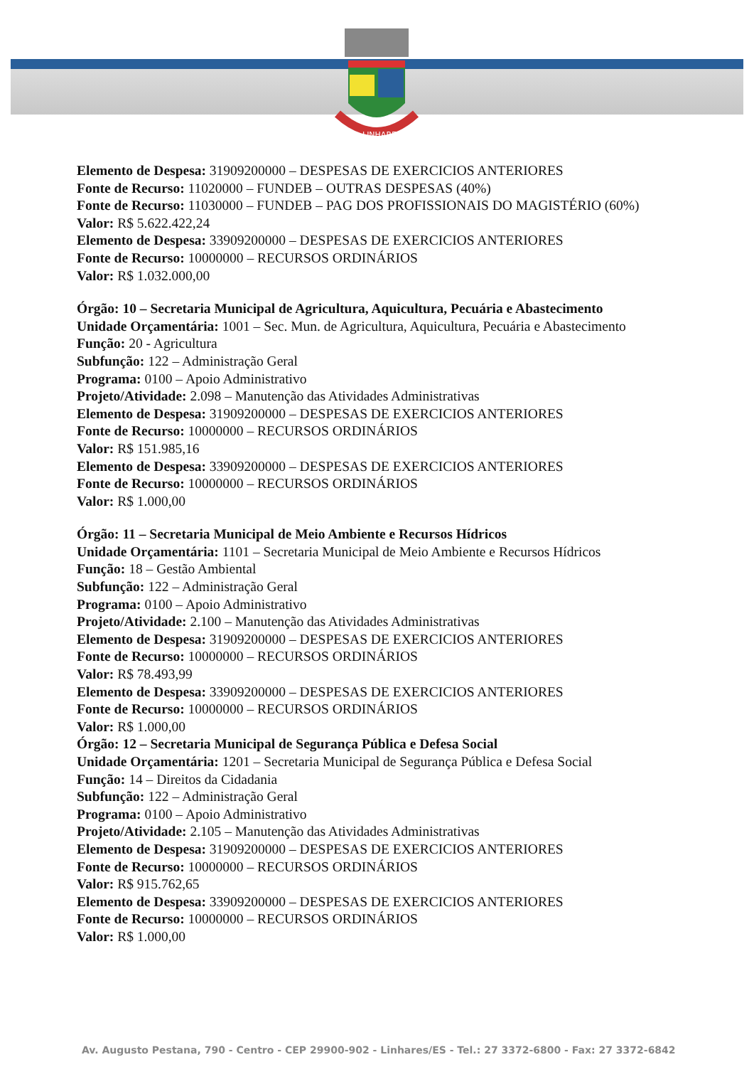LINHARES
Elemento de Despesa: 31909200000 – DESPESAS DE EXERCICIOS ANTERIORES
Fonte de Recurso: 11020000 – FUNDEB – OUTRAS DESPESAS (40%)
Fonte de Recurso: 11030000 – FUNDEB – PAG DOS PROFISSIONAIS DO MAGISTÉRIO (60%)
Valor: R$ 5.622.422,24
Elemento de Despesa: 33909200000 – DESPESAS DE EXERCICIOS ANTERIORES
Fonte de Recurso: 10000000 – RECURSOS ORDINÁRIOS
Valor: R$ 1.032.000,00
Órgão: 10 – Secretaria Municipal de Agricultura, Aquicultura, Pecuária e Abastecimento
Unidade Orçamentária: 1001 – Sec. Mun. de Agricultura, Aquicultura, Pecuária e Abastecimento
Função: 20 - Agricultura
Subfunção: 122 – Administração Geral
Programa: 0100 – Apoio Administrativo
Projeto/Atividade: 2.098 – Manutenção das Atividades Administrativas
Elemento de Despesa: 31909200000 – DESPESAS DE EXERCICIOS ANTERIORES
Fonte de Recurso: 10000000 – RECURSOS ORDINÁRIOS
Valor: R$ 151.985,16
Elemento de Despesa: 33909200000 – DESPESAS DE EXERCICIOS ANTERIORES
Fonte de Recurso: 10000000 – RECURSOS ORDINÁRIOS
Valor: R$ 1.000,00
Órgão: 11 – Secretaria Municipal de Meio Ambiente e Recursos Hídricos
Unidade Orçamentária: 1101 – Secretaria Municipal de Meio Ambiente e Recursos Hídricos
Função: 18 – Gestão Ambiental
Subfunção: 122 – Administração Geral
Programa: 0100 – Apoio Administrativo
Projeto/Atividade: 2.100 – Manutenção das Atividades Administrativas
Elemento de Despesa: 31909200000 – DESPESAS DE EXERCICIOS ANTERIORES
Fonte de Recurso: 10000000 – RECURSOS ORDINÁRIOS
Valor: R$ 78.493,99
Elemento de Despesa: 33909200000 – DESPESAS DE EXERCICIOS ANTERIORES
Fonte de Recurso: 10000000 – RECURSOS ORDINÁRIOS
Valor: R$ 1.000,00
Órgão: 12 – Secretaria Municipal de Segurança Pública e Defesa Social
Unidade Orçamentária: 1201 – Secretaria Municipal de Segurança Pública e Defesa Social
Função: 14 – Direitos da Cidadania
Subfunção: 122 – Administração Geral
Programa: 0100 – Apoio Administrativo
Projeto/Atividade: 2.105 – Manutenção das Atividades Administrativas
Elemento de Despesa: 31909200000 – DESPESAS DE EXERCICIOS ANTERIORES
Fonte de Recurso: 10000000 – RECURSOS ORDINÁRIOS
Valor: R$ 915.762,65
Elemento de Despesa: 33909200000 – DESPESAS DE EXERCICIOS ANTERIORES
Fonte de Recurso: 10000000 – RECURSOS ORDINÁRIOS
Valor: R$ 1.000,00
Av. Augusto Pestana, 790 - Centro - CEP 29900-902 - Linhares/ES - Tel.: 27 3372-6800 - Fax: 27 3372-6842